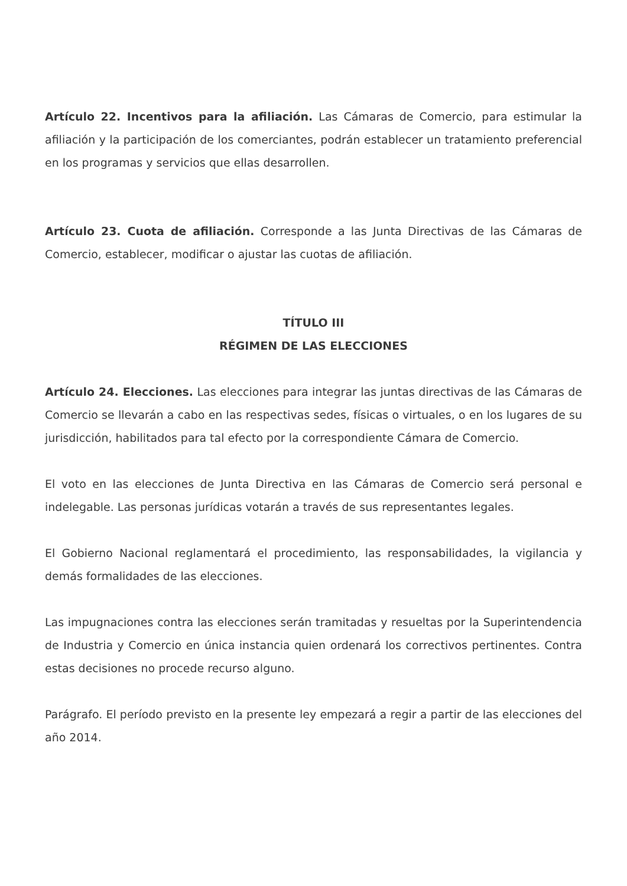Artículo 22. Incentivos para la afiliación. Las Cámaras de Comercio, para estimular la afiliación y la participación de los comerciantes, podrán establecer un tratamiento preferencial en los programas y servicios que ellas desarrollen.
Artículo 23. Cuota de afiliación. Corresponde a las Junta Directivas de las Cámaras de Comercio, establecer, modificar o ajustar las cuotas de afiliación.
TÍTULO III
RÉGIMEN DE LAS ELECCIONES
Artículo 24. Elecciones. Las elecciones para integrar las juntas directivas de las Cámaras de Comercio se llevarán a cabo en las respectivas sedes, físicas o virtuales, o en los lugares de su jurisdicción, habilitados para tal efecto por la correspondiente Cámara de Comercio.
El voto en las elecciones de Junta Directiva en las Cámaras de Comercio será personal e indelegable. Las personas jurídicas votarán a través de sus representantes legales.
El Gobierno Nacional reglamentará el procedimiento, las responsabilidades, la vigilancia y demás formalidades de las elecciones.
Las impugnaciones contra las elecciones serán tramitadas y resueltas por la Superintendencia de Industria y Comercio en única instancia quien ordenará los correctivos pertinentes. Contra estas decisiones no procede recurso alguno.
Parágrafo. El período previsto en la presente ley empezará a regir a partir de las elecciones del año 2014.